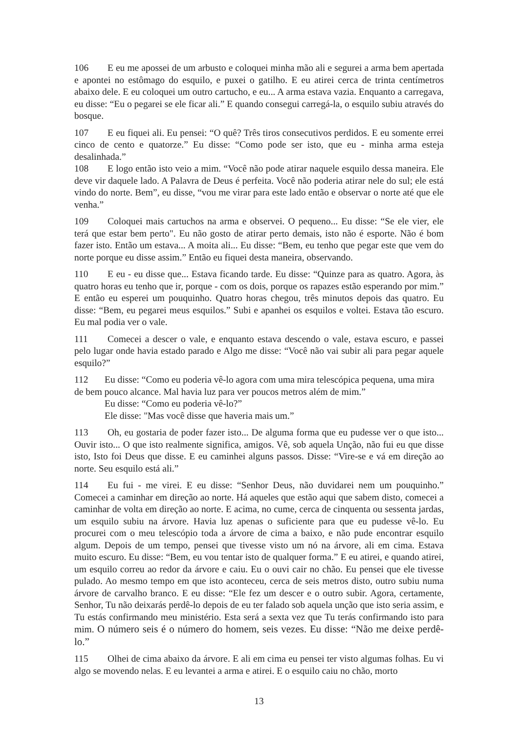106 E eu me apossei de um arbusto e coloquei minha mão ali e segurei a arma bem apertada e apontei no estômago do esquilo, e puxei o gatilho. E eu atirei cerca de trinta centímetros abaixo dele. E eu coloquei um outro cartucho, e eu... A arma estava vazia. Enquanto a carregava, eu disse: “Eu o pegarei se ele ficar ali.” E quando consegui carregá-la, o esquilo subiu através do bosque.
107 E eu fiquei ali. Eu pensei: “O quê? Três tiros consecutivos perdidos. E eu somente errei cinco de cento e quatorze.” Eu disse: “Como pode ser isto, que eu - minha arma esteja desalinhada.”
108 E logo então isto veio a mim. “Você não pode atirar naquele esquilo dessa maneira. Ele deve vir daquele lado. A Palavra de Deus é perfeita. Você não poderia atirar nele do sul; ele está vindo do norte. Bem”, eu disse, “vou me virar para este lado então e observar o norte até que ele venha.”
109 Coloquei mais cartuchos na arma e observei. O pequeno... Eu disse: “Se ele vier, ele terá que estar bem perto". Eu não gosto de atirar perto demais, isto não é esporte. Não é bom fazer isto. Então um estava... A moita ali... Eu disse: “Bem, eu tenho que pegar este que vem do norte porque eu disse assim.” Então eu fiquei desta maneira, observando.
110 E eu - eu disse que... Estava ficando tarde. Eu disse: “Quinze para as quatro. Agora, às quatro horas eu tenho que ir, porque - com os dois, porque os rapazes estão esperando por mim.” E então eu esperei um pouquinho. Quatro horas chegou, três minutos depois das quatro. Eu disse: “Bem, eu pegarei meus esquilos.” Subi e apanhei os esquilos e voltei. Estava tão escuro. Eu mal podia ver o vale.
111 Comecei a descer o vale, e enquanto estava descendo o vale, estava escuro, e passei pelo lugar onde havia estado parado e Algo me disse: “Você não vai subir ali para pegar aquele esquilo?”
112 Eu disse: “Como eu poderia vê-lo agora com uma mira telescópica pequena, uma mira de bem pouco alcance. Mal havia luz para ver poucos metros além de mim.”
Eu disse: “Como eu poderia vê-lo?”
Ele disse: "Mas você disse que haveria mais um.”
113 Oh, eu gostaria de poder fazer isto... De alguma forma que eu pudesse ver o que isto... Ouvir isto... O que isto realmente significa, amigos. Vê, sob aquela Unção, não fui eu que disse isto, Isto foi Deus que disse. E eu caminhei alguns passos. Disse: “Vire-se e vá em direção ao norte. Seu esquilo está ali.”
114 Eu fui - me virei. E eu disse: “Senhor Deus, não duvidarei nem um pouquinho.” Comecei a caminhar em direção ao norte. Há aqueles que estão aqui que sabem disto, comecei a caminhar de volta em direção ao norte. E acima, no cume, cerca de cinquenta ou sessenta jardas, um esquilo subiu na árvore. Havia luz apenas o suficiente para que eu pudesse vê-lo. Eu procurei com o meu telescópio toda a árvore de cima a baixo, e não pude encontrar esquilo algum. Depois de um tempo, pensei que tivesse visto um nó na árvore, ali em cima. Estava muito escuro. Eu disse: “Bem, eu vou tentar isto de qualquer forma.” E eu atirei, e quando atirei, um esquilo correu ao redor da árvore e caiu. Eu o ouvi cair no chão. Eu pensei que ele tivesse pulado. Ao mesmo tempo em que isto aconteceu, cerca de seis metros disto, outro subiu numa árvore de carvalho branco. E eu disse: “Ele fez um descer e o outro subir. Agora, certamente, Senhor, Tu não deixarás perdê-lo depois de eu ter falado sob aquela unção que isto seria assim, e Tu estás confirmando meu ministério. Esta será a sexta vez que Tu terás confirmando isto para mim. O número seis é o número do homem, seis vezes. Eu disse: “Não me deixe perdê-lo.”
115 Olhei de cima abaixo da árvore. E ali em cima eu pensei ter visto algumas folhas. Eu vi algo se movendo nelas. E eu levantei a arma e atirei. E o esquilo caiu no chão, morto
13